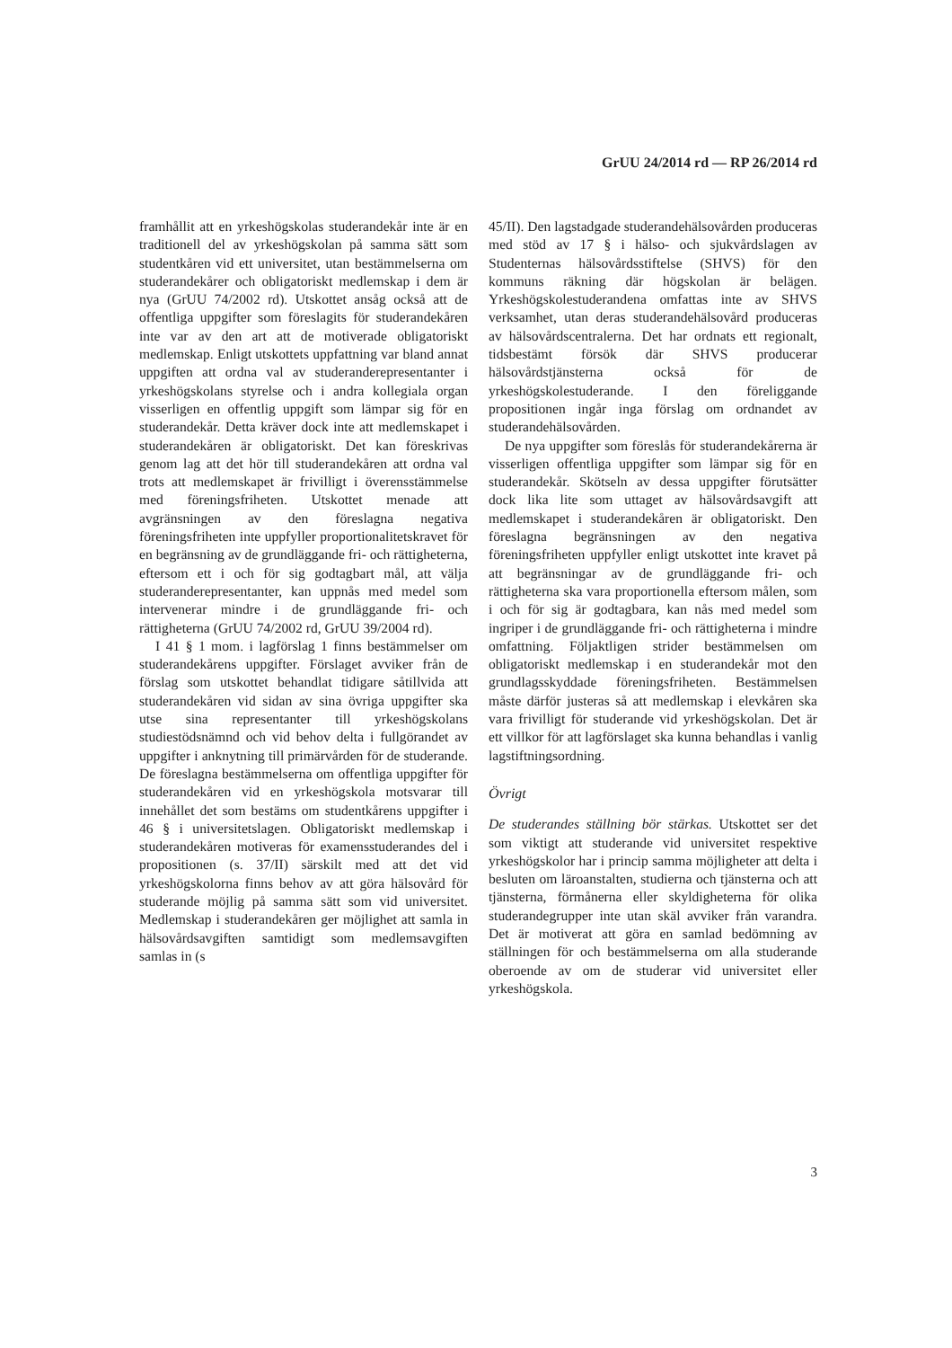GrUU 24/2014 rd — RP 26/2014 rd
framhållit att en yrkeshögskolas studerandekår inte är en traditionell del av yrkeshögskolan på samma sätt som studentkåren vid ett universitet, utan bestämmelserna om studerandekårer och obligatoriskt medlemskap i dem är nya (GrUU 74/2002 rd). Utskottet ansåg också att de offentliga uppgifter som föreslagits för studerandekåren inte var av den art att de motiverade obligatoriskt medlemskap. Enligt utskottets uppfattning var bland annat uppgiften att ordna val av studeranderepresentanter i yrkeshögskolans styrelse och i andra kollegiala organ visserligen en offentlig uppgift som lämpar sig för en studerandekår. Detta kräver dock inte att medlemskapet i studerandekåren är obligatoriskt. Det kan föreskrivas genom lag att det hör till studerandekåren att ordna val trots att medlemskapet är frivilligt i överensstämmelse med föreningsfriheten. Utskottet menade att avgränsningen av den föreslagna negativa föreningsfriheten inte uppfyller proportionalitetskravet för en begränsning av de grundläggande fri- och rättigheterna, eftersom ett i och för sig godtagbart mål, att välja studeranderepresentanter, kan uppnås med medel som intervenerar mindre i de grundläggande fri- och rättigheterna (GrUU 74/2002 rd, GrUU 39/2004 rd).
I 41 § 1 mom. i lagförslag 1 finns bestämmelser om studerandekårens uppgifter. Förslaget avviker från de förslag som utskottet behandlat tidigare såtillvida att studerandekåren vid sidan av sina övriga uppgifter ska utse sina representanter till yrkeshögskolans studiestödsnämnd och vid behov delta i fullgörandet av uppgifter i anknytning till primärvården för de studerande. De föreslagna bestämmelserna om offentliga uppgifter för studerandekåren vid en yrkeshögskola motsvarar till innehållet det som bestäms om studentkårens uppgifter i 46 § i universitetslagen. Obligatoriskt medlemskap i studerandekåren motiveras för examensstuderandes del i propositionen (s. 37/II) särskilt med att det vid yrkeshögskolorna finns behov av att göra hälsovård för studerande möjlig på samma sätt som vid universitet. Medlemskap i studerandekåren ger möjlighet att samla in hälsovårdsavgiften samtidigt som medlemsavgiften samlas in (s
45/II). Den lagstadgade studerandehälsovården produceras med stöd av 17 § i hälso- och sjukvårdslagen av Studenternas hälsovårdsstiftelse (SHVS) för den kommuns räkning där högskolan är belägen. Yrkeshögskolestuderandena omfattas inte av SHVS verksamhet, utan deras studerandehälsovård produceras av hälsovårdscentralerna. Det har ordnats ett regionalt, tidsbestämt försök där SHVS producerar hälsovårdstjänsterna också för de yrkeshögskolestuderande. I den föreliggande propositionen ingår inga förslag om ordnandet av studerandehälsovården.
De nya uppgifter som föreslås för studerandekårerna är visserligen offentliga uppgifter som lämpar sig för en studerandekår. Skötseln av dessa uppgifter förutsätter dock lika lite som uttaget av hälsovårdsavgift att medlemskapet i studerandekåren är obligatoriskt. Den föreslagna begränsningen av den negativa föreningsfriheten uppfyller enligt utskottet inte kravet på att begränsningar av de grundläggande fri- och rättigheterna ska vara proportionella eftersom målen, som i och för sig är godtagbara, kan nås med medel som ingriper i de grundläggande fri- och rättigheterna i mindre omfattning. Följaktligen strider bestämmelsen om obligatoriskt medlemskap i en studerandekår mot den grundlagsskyddade föreningsfriheten. Bestämmelsen måste därför justeras så att medlemskap i elevkåren ska vara frivilligt för studerande vid yrkeshögskolan. Det är ett villkor för att lagförslaget ska kunna behandlas i vanlig lagstiftningsordning.
Övrigt
De studerandes ställning bör stärkas. Utskottet ser det som viktigt att studerande vid universitet respektive yrkeshögskolor har i princip samma möjligheter att delta i besluten om läroanstalten, studierna och tjänsterna och att tjänsterna, förmånerna eller skyldigheterna för olika studerandegrupper inte utan skäl avviker från varandra. Det är motiverat att göra en samlad bedömning av ställningen för och bestämmelserna om alla studerande oberoende av om de studerar vid universitet eller yrkeshögskola.
3